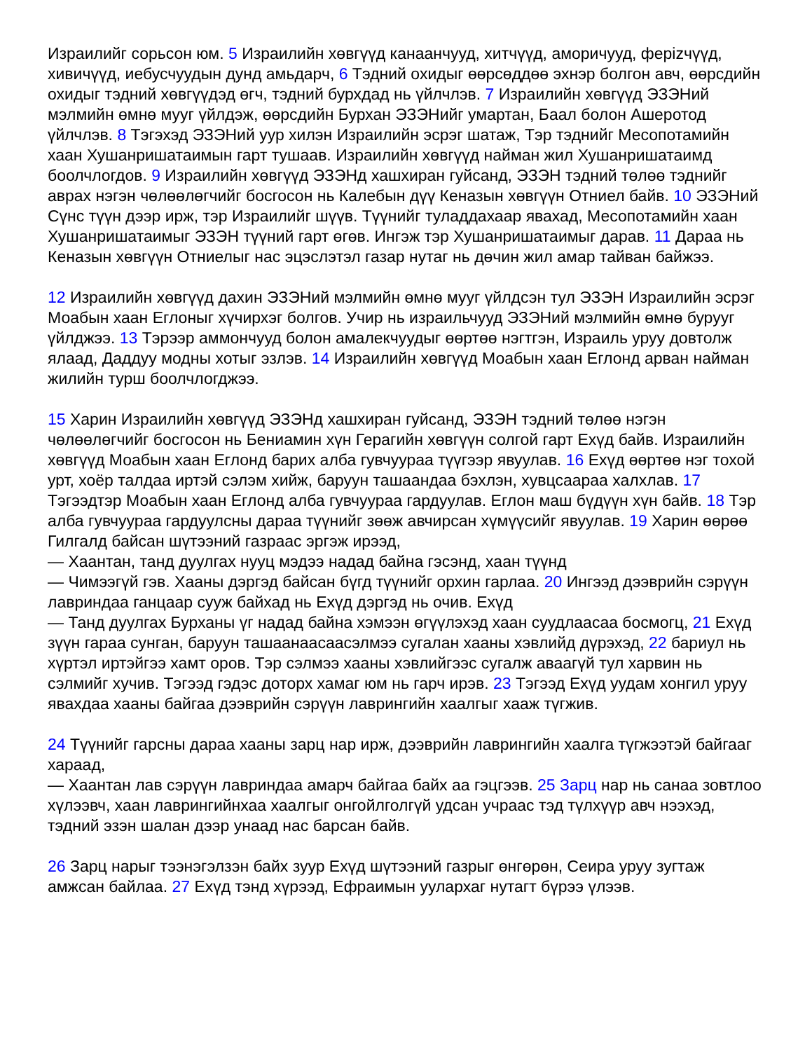Израилийг сорьсон юм. 5 Израилийн хөвгүүд канаанчууд, хитчүүд, аморичууд, ферizчүүд, хивичүүд, иебусчуудын дунд амьдарч, 6 Тэдний охидыг өөрсөддөө эхнэр болгон авч, өөрсдийн охидыг тэдний хөвгүүдэд өгч, тэдний бурхдад нь үйлчлэв. 7 Израилийн хөвгүүд ЭЗЭНий мэлмийн өмнө мууг үйлдэж, өөрсдийн Бурхан ЭЗЭНийг умартан, Баал болон Ашеротод үйлчлэв. 8 Тэгэхэд ЭЗЭНий уур хилэн Израилийн эсрэг шатаж, Тэр тэднийг Месопотамийн хаан Хушанришатаимын гарт тушаав. Израилийн хөвгүүд найман жил Хушанришатаимд боолчлогдов. 9 Израилийн хөвгүүд ЭЗЭНд хашхиран гуйсанд, ЭЗЭН тэдний төлөө тэднийг аврах нэгэн чөлөөлөгчийг босгосон нь Калебын дүү Кеназын хөвгүүн Отниел байв. 10 ЭЗЭНий Сүнс түүн дээр ирж, тэр Израилийг шүүв. Түүнийг туладдахаар явахад, Месопотамийн хаан Хушанришатаимыг ЭЗЭН түүний гарт өгөв. Ингэж тэр Хушанришатаимыг дарав. 11 Дараа нь Кеназын хөвгүүн Отниелыг нас эцэслэтэл газар нутаг нь дөчин жил амар тайван байжээ.
12 Израилийн хөвгүүд дахин ЭЗЭНий мэлмийн өмнө мууг үйлдсэн тул ЭЗЭН Израилийн эсрэг Моабын хаан Еглоныг хүчирхэг болгов. Учир нь израильчууд ЭЗЭНий мэлмийн өмнө бурууг үйлджээ. 13 Тэрээр аммончууд болон амалекчуудыг өөртөө нэгтгэн, Израиль уруу довтолж ялаад, Даддуу модны хотыг эзлэв. 14 Израилийн хөвгүүд Моабын хаан Еглонд арван найман жилийн турш боолчлогджээ.
15 Харин Израилийн хөвгүүд ЭЗЭНд хашхиран гуйсанд, ЭЗЭН тэдний төлөө нэгэн чөлөөлөгчийг босгосон нь Бениамин хүн Герагийн хөвгүүн солгой гарт Ехүд байв. Израилийн хөвгүүд Моабын хаан Еглонд барих алба гувчуураа түүгээр явуулав. 16 Ехүд өөртөө нэг тохой урт, хоёр талдаа иртэй сэлэм хийж, баруун ташаандаа бэхлэн, хувцсаараа халхлав. 17 Тэгээдтэр Моабын хаан Еглонд алба гувчуураа гардуулав. Еглон маш бүдүүн хүн байв. 18 Тэр алба гувчуураа гардуулсны дараа түүнийг зөөж авчирсан хүмүүсийг явуулав. 19 Харин өөрөө Гилгалд байсан шүтээний газраас эргэж ирээд,
— Хаантан, танд дуулгах нууц мэдээ надад байна гэсэнд, хаан түүнд
— Чимээгүй гэв. Хааны дэргэд байсан бүгд түүнийг орхин гарлаа. 20 Ингээд дээврийн сэрүүн лавриндаа ганцаар сууж байхад нь Ехүд дэргэд нь очив. Ехүд
— Танд дуулгах Бурханы үг надад байна хэмээн өгүүлэхэд хаан суудлаасаа босмогц, 21 Ехүд зүүн гараа сунган, баруун ташаанаасаасэлмээ сугалан хааны хэвлийд дүрэхэд, 22 бариул нь хүртэл иртэйгээ хамт оров. Тэр сэлмээ хааны хэвлийгээс сугалж аваагүй тул харвин нь сэлмийг хучив. Тэгээд гэдэс доторх хамаг юм нь гарч ирэв. 23 Тэгээд Ехүд уудам хонгил уруу явахдаа хааны байгаа дээврийн сэрүүн лаврингийн хаалгыг хааж түгжив.
24 Түүнийг гарсны дараа хааны зарц нар ирж, дээврийн лаврингийн хаалга түгжээтэй байгааг хараад,
— Хаантан лав сэрүүн лавриндаа амарч байгаа байх аа гэцгээв. 25 Зарц нар нь санаа зовтлоо хүлээвч, хаан лаврингийнхаа хаалгыг онгойлголгүй удсан учраас тэд түлхүүр авч нээхэд, тэдний эзэн шалан дээр унаад нас барсан байв.
26 Зарц нарыг тээнэгэлзэн байх зуур Ехүд шүтээний газрыг өнгөрөн, Сеира уруу зугтаж амжсан байлаа. 27 Ехүд тэнд хүрээд, Ефраимын уулархаг нутагт бүрээ үлээв.